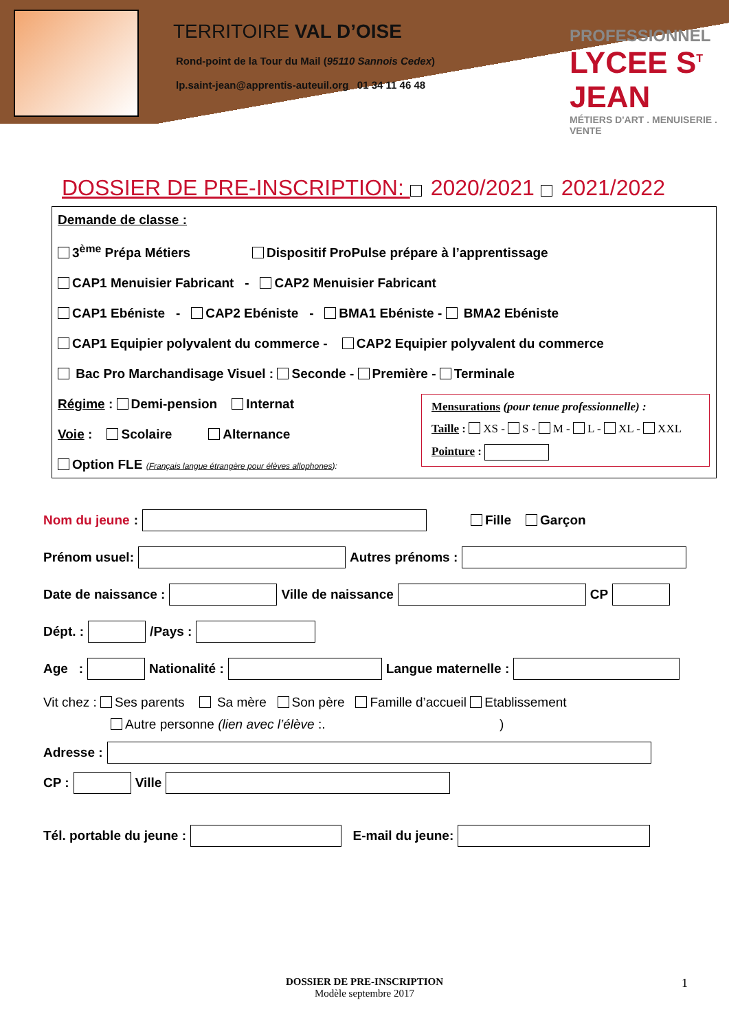TERRITOIRE VAL D’OISE
Rond-point de la Tour du Mail (95110 Sannois Cedex)
lp.saint-jean@apprentis-auteuil.org 01 34 11 46 48
PROFESSIONNEL
LYCEE S<sup>T</sup> JEAN
MÉTIERS D'ART . MENUISERIE . VENTE
DOSSIER DE PRE-INSCRIPTION: 2020/2021 2021/2022
Demande de classe :
3<sup>ème</sup> Prépa Métiers Dispositif ProPulse prépare à l’apprentissage
CAP1 Menuisier Fabricant - CAP2 Menuisier Fabricant
CAP1 Ebéniste - CAP2 Ebéniste - BMA1 Ebéniste - BMA2 Ebéniste
CAP1 Equipier polyvalent du commerce - CAP2 Equipier polyvalent du commerce
Bac Pro Marchandisage Visuel : Seconde - Première - Terminale
Régime : Demi-pension Internat
Voie : Scolaire Alternance
Option FLE (Français langue étrangère pour élèves allophones):
Mensurations (pour tenue professionnelle) :
Taille : XS - S - M - L - XL - XXL
Pointure :
Nom du jeune : Fille Garçon
Prénom usuel: Autres prénoms :
Date de naissance : Ville de naissance CP
Dépt. : /Pays :
Age : Nationalité : Langue maternelle :
Vit chez : Ses parents Sa mère Son père Famille d’accueil Etablissement
Autre personne (lien avec l’élève :. )
Adresse :
CP : Ville
Tél. portable du jeune : E-mail du jeune:
DOSSIER DE PRE-INSCRIPTION
Modèle septembre 2017
1